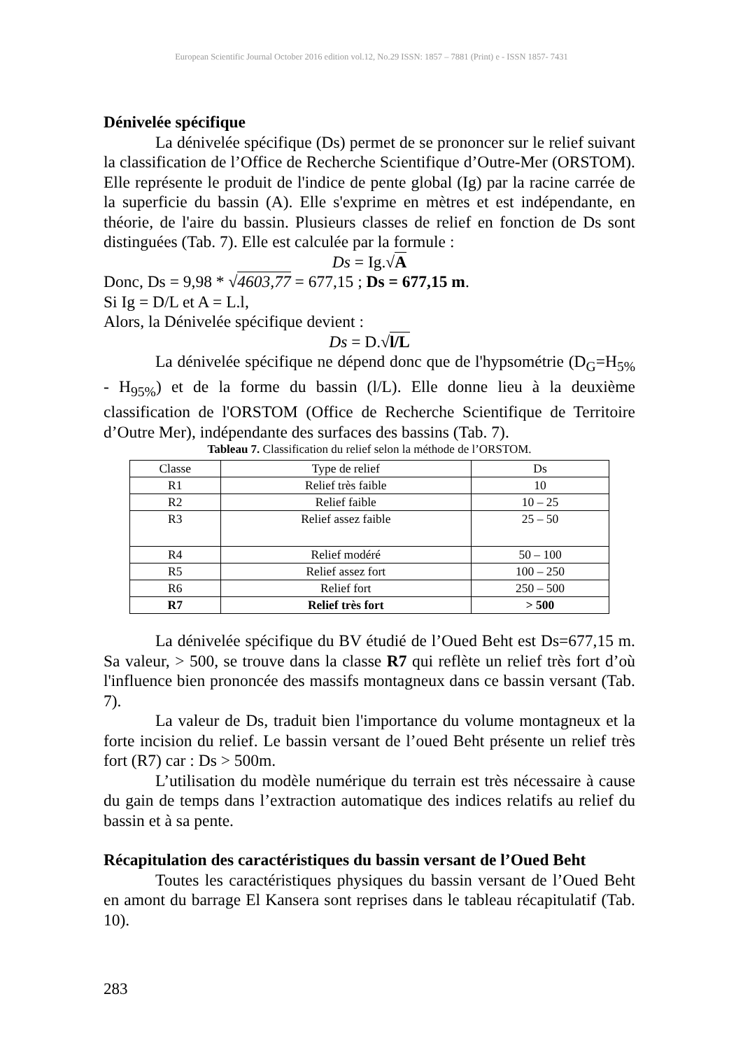European Scientific Journal October 2016 edition vol.12, No.29 ISSN: 1857 – 7881 (Print) e - ISSN 1857- 7431
Dénivelée spécifique
La dénivelée spécifique (Ds) permet de se prononcer sur le relief suivant la classification de l’Office de Recherche Scientifique d’Outre-Mer (ORSTOM). Elle représente le produit de l'indice de pente global (Ig) par la racine carrée de la superficie du bassin (A). Elle s'exprime en mètres et est indépendante, en théorie, de l'aire du bassin. Plusieurs classes de relief en fonction de Ds sont distinguées (Tab. 7). Elle est calculée par la formule :
Ds = Ig.√A
Donc, Ds = 9,98 * √4603,77 = 677,15 ; Ds = 677,15 m.
Si Ig = D/L et A = L.l,
Alors, la Dénivelée spécifique devient :
Ds = D.√l/L
La dénivelée spécifique ne dépend donc que de l'hypsométrie (D<sub>G</sub>=H<sub>5%</sub> - H<sub>95%</sub>) et de la forme du bassin (l/L). Elle donne lieu à la deuxième classification de l'ORSTOM (Office de Recherche Scientifique de Territoire d’Outre Mer), indépendante des surfaces des bassins (Tab. 7).
Tableau 7. Classification du relief selon la méthode de l’ORSTOM.
| Classe | Type de relief | Ds |
| --- | --- | --- |
| R1 | Relief très faible | 10 |
| R2 | Relief faible | 10 – 25 |
| R3 | Relief assez faible | 25 – 50 |
| R4 | Relief modéré | 50 – 100 |
| R5 | Relief assez fort | 100 – 250 |
| R6 | Relief fort | 250 – 500 |
| R7 | Relief très fort | > 500 |
La dénivelée spécifique du BV étudié de l’Oued Beht est Ds=677,15 m. Sa valeur, > 500, se trouve dans la classe R7 qui reflète un relief très fort d’où l'influence bien prononcée des massifs montagneux dans ce bassin versant (Tab. 7).
La valeur de Ds, traduit bien l'importance du volume montagneux et la forte incision du relief. Le bassin versant de l’oued Beht présente un relief très fort (R7) car : Ds > 500m.
L’utilisation du modèle numérique du terrain est très nécessaire à cause du gain de temps dans l’extraction automatique des indices relatifs au relief du bassin et à sa pente.
Récapitulation des caractéristiques du bassin versant de l’Oued Beht
Toutes les caractéristiques physiques du bassin versant de l’Oued Beht en amont du barrage El Kansera sont reprises dans le tableau récapitulatif (Tab. 10).
283